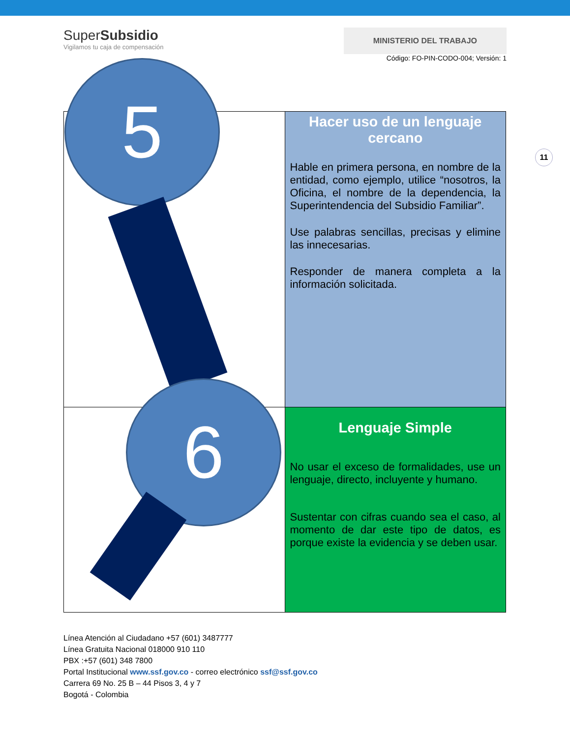SuperSubsidio
Vigilamos tu caja de compensación
MINISTERIO DEL TRABAJO
Código: FO-PIN-CODO-004; Versión: 1
11
| 5 | Hacer uso de un lenguaje cercano Hable en primera persona, en nombre de la entidad, como ejemplo, utilice “nosotros, la Oficina, el nombre de la dependencia, la Superintendencia del Subsidio Familiar”. Use palabras sencillas, precisas y elimine las innecesarias. Responder de manera completa a la información solicitada. |
| 6 | Lenguaje Simple No usar el exceso de formalidades, use un lenguaje, directo, incluyente y humano. Sustentar con cifras cuando sea el caso, al momento de dar este tipo de datos, es porque existe la evidencia y se deben usar. |
Línea Atención al Ciudadano +57 (601) 3487777
Línea Gratuita Nacional 018000 910 110
PBX :+57 (601) 348 7800
Portal Institucional www.ssf.gov.co - correo electrónico ssf@ssf.gov.co
Carrera 69 No. 25 B – 44 Pisos 3, 4 y 7
Bogotá - Colombia